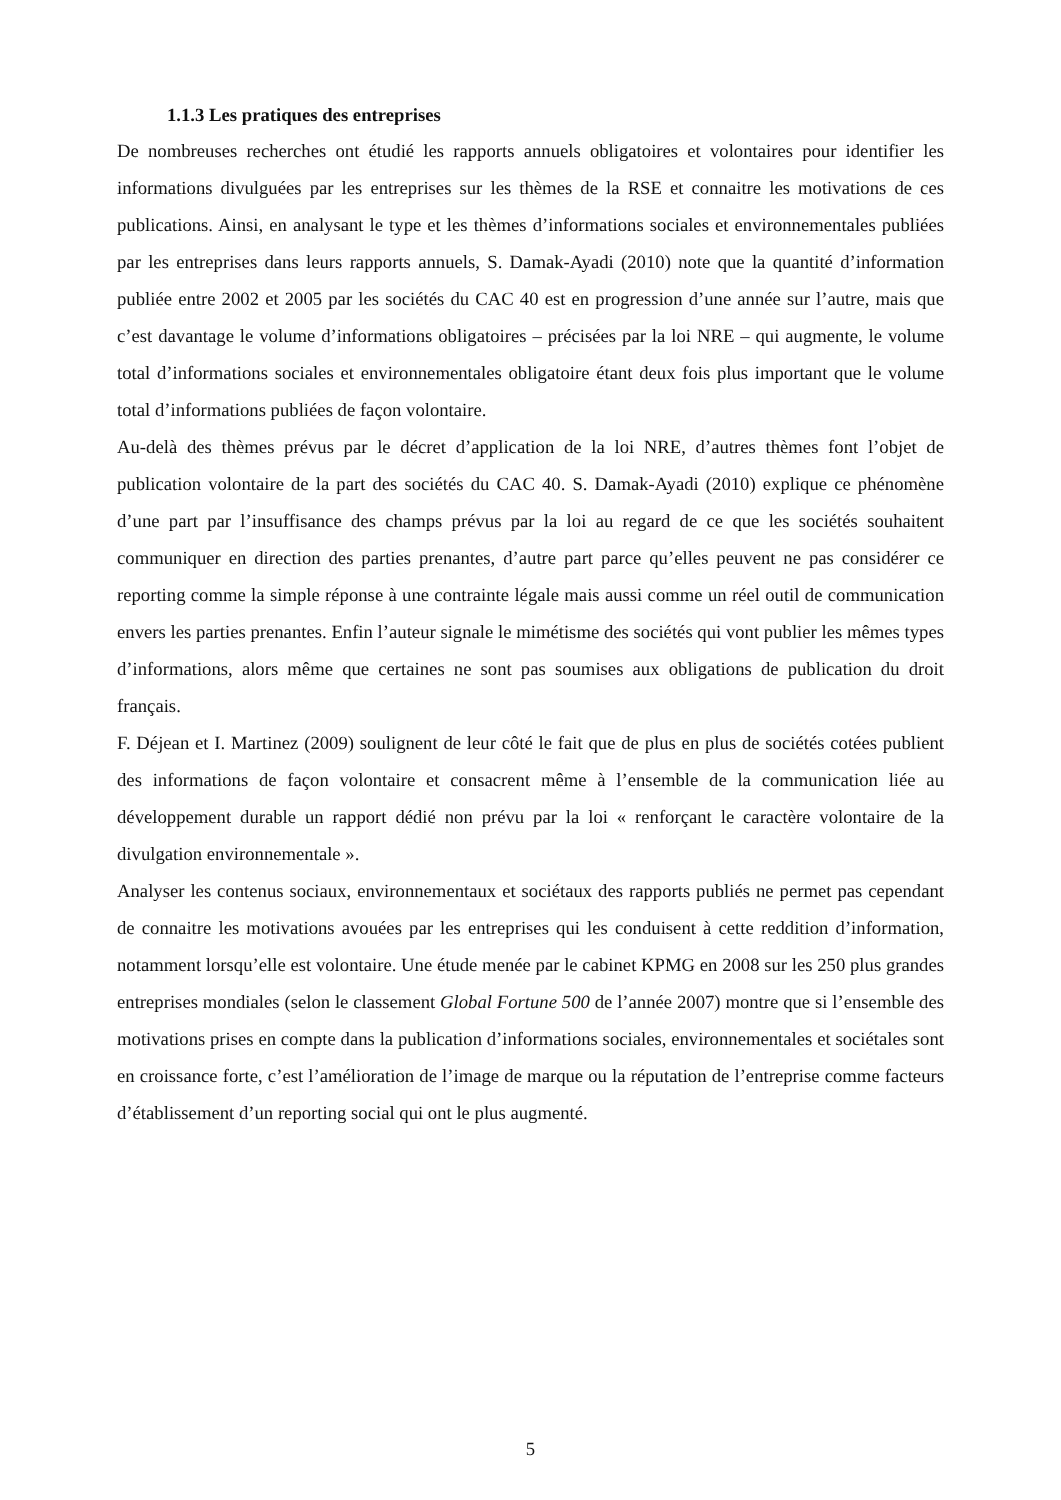1.1.3 Les pratiques des entreprises
De nombreuses recherches ont étudié les rapports annuels obligatoires et volontaires pour identifier les informations divulguées par les entreprises sur les thèmes de la RSE et connaitre les motivations de ces publications. Ainsi, en analysant le type et les thèmes d’informations sociales et environnementales publiées par les entreprises dans leurs rapports annuels, S. Damak-Ayadi (2010) note que la quantité d’information publiée entre 2002 et 2005 par les sociétés du CAC 40 est en progression d’une année sur l’autre, mais que c’est davantage le volume d’informations obligatoires – précisées par la loi NRE – qui augmente, le volume total d’informations sociales et environnementales obligatoire étant deux fois plus important que le volume total d’informations publiées de façon volontaire.
Au-delà des thèmes prévus par le décret d’application de la loi NRE, d’autres thèmes font l’objet de publication volontaire de la part des sociétés du CAC 40. S. Damak-Ayadi (2010) explique ce phénomène d’une part par l’insuffisance des champs prévus par la loi au regard de ce que les sociétés souhaitent communiquer en direction des parties prenantes, d’autre part parce qu’elles peuvent ne pas considérer ce reporting comme la simple réponse à une contrainte légale mais aussi comme un réel outil de communication envers les parties prenantes. Enfin l’auteur signale le mimétisme des sociétés qui vont publier les mêmes types d’informations, alors même que certaines ne sont pas soumises aux obligations de publication du droit français.
F. Déjean et I. Martinez (2009) soulignent de leur côté le fait que de plus en plus de sociétés cotées publient des informations de façon volontaire et consacrent même à l’ensemble de la communication liée au développement durable un rapport dédié non prévu par la loi « renforçant le caractère volontaire de la divulgation environnementale ».
Analyser les contenus sociaux, environnementaux et sociétaux des rapports publiés ne permet pas cependant de connaitre les motivations avouées par les entreprises qui les conduisent à cette reddition d’information, notamment lorsqu’elle est volontaire. Une étude menée par le cabinet KPMG en 2008 sur les 250 plus grandes entreprises mondiales (selon le classement Global Fortune 500 de l’année 2007) montre que si l’ensemble des motivations prises en compte dans la publication d’informations sociales, environnementales et sociétales sont en croissance forte, c’est l’amélioration de l’image de marque ou la réputation de l’entreprise comme facteurs d’établissement d’un reporting social qui ont le plus augmenté.
5